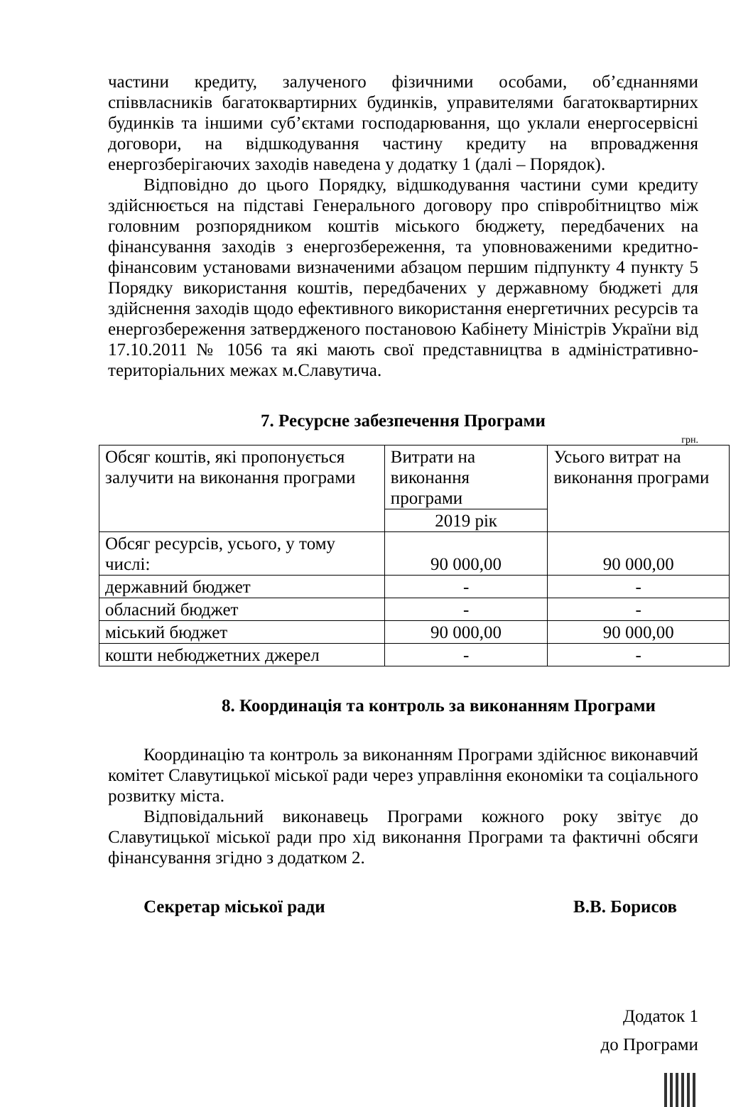частини кредиту, залученого фізичними особами, об’єднаннями співвласників багатоквартирних будинків, управителями багатоквартирних будинків та іншими суб’єктами господарювання, що уклали енергосервісні договори, на відшкодування частину кредиту на впровадження енергозберігаючих заходів наведена у додатку 1 (далі – Порядок).
Відповідно до цього Порядку, відшкодування частини суми кредиту здійснюється на підставі Генерального договору про співробітництво між головним розпорядником коштів міського бюджету, передбачених на фінансування заходів з енергозбереження, та уповноваженими кредитно-фінансовим установами визначеними абзацом першим підпункту 4 пункту 5 Порядку використання коштів, передбачених у державному бюджеті для здійснення заходів щодо ефективного використання енергетичних ресурсів та енергозбереження затвердженого постановою Кабінету Міністрів України від 17.10.2011 № 1056 та які мають свої представництва в адміністративно-територіальних межах м.Славутича.
7. Ресурсне забезпечення Програми
грн.
| Обсяг коштів, які пропонується залучити на виконання програми | Витрати на виконання програми | Усього витрат на виконання програми |
| | 2019 рік | |
| Обсяг ресурсів, усього, у тому числі: | 90 000,00 | 90 000,00 |
| державний бюджет | - | - |
| обласний бюджет | - | - |
| міський бюджет | 90 000,00 | 90 000,00 |
| кошти небюджетних джерел | - | - |
8. Координація та контроль за виконанням Програми
Координацію та контроль за виконанням Програми здійснює виконавчий комітет Славутицької міської ради через управління економіки та соціального розвитку міста.
Відповідальний виконавець Програми кожного року звітує до Славутицької міської ради про хід виконання Програми та фактичні обсяги фінансування згідно з додатком 2.
Секретар міської ради В.В. Борисов
Додаток 1
до Програми